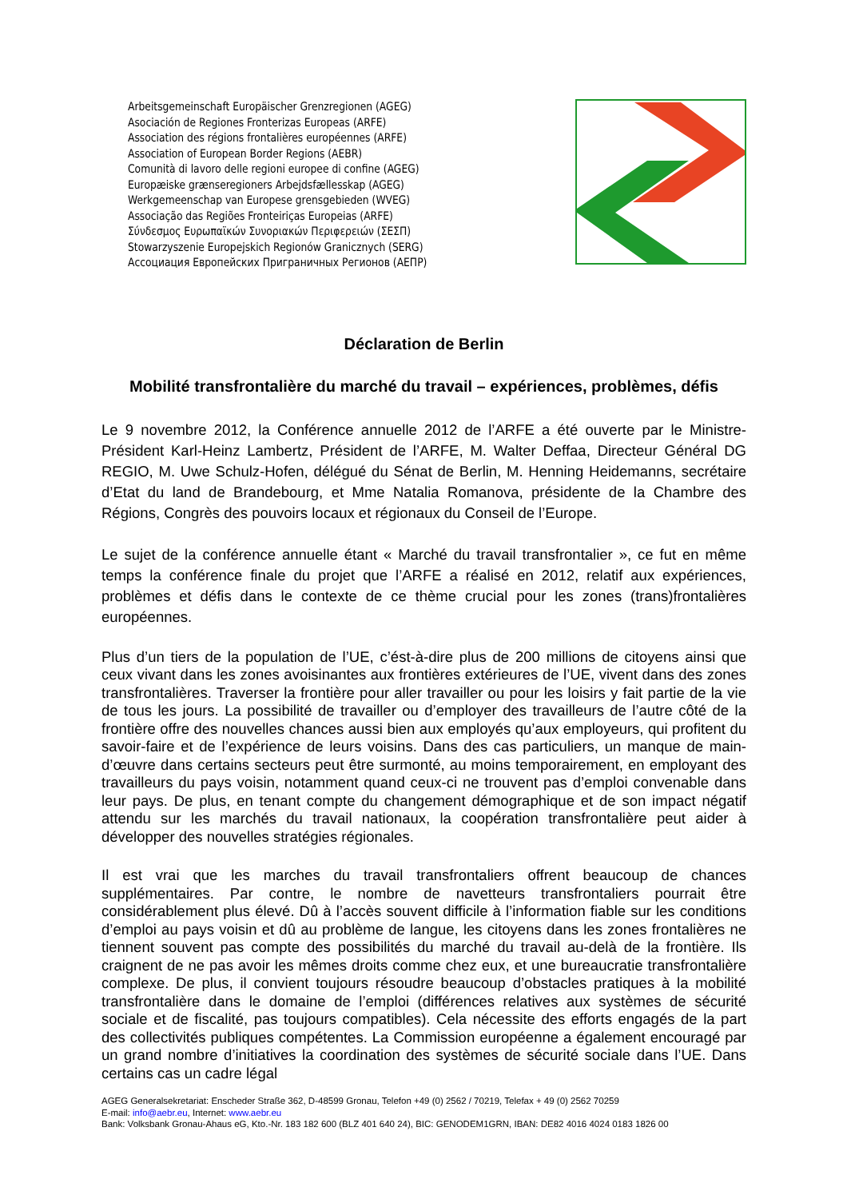Arbeitsgemeinschaft Europäischer Grenzregionen (AGEG)
Asociación de Regiones Fronterizas Europeas (ARFE)
Association des régions frontalières européennes (ARFE)
Association of European Border Regions (AEBR)
Comunità di lavoro delle regioni europee di confine (AGEG)
Europæiske grænseregioners Arbejdsfællesskap (AGEG)
Werkgemeenschap van Europese grensgebieden (WVEG)
Associação das Regiões Fronteiriças Europeias (ARFE)
Σύνδεσμος Ευρωπαϊκών Συνοριακών Περιφερειών (ΣΕΣΠ)
Stowarzyszenie Europejskich Regionów Granicznych (SERG)
Ассоциация Европейских Приграничных Регионов (АЕПР)
Déclaration de Berlin
Mobilité transfrontalière du marché du travail – expériences, problèmes, défis
Le 9 novembre 2012, la Conférence annuelle 2012 de l’ARFE a été ouverte par le Ministre-Président Karl-Heinz Lambertz, Président de l’ARFE, M. Walter Deffaa, Directeur Général DG REGIO, M. Uwe Schulz-Hofen, délégué du Sénat de Berlin, M. Henning Heidemanns, secrétaire d’Etat du land de Brandebourg, et Mme Natalia Romanova, présidente de la Chambre des Régions, Congrès des pouvoirs locaux et régionaux du Conseil de l’Europe.
Le sujet de la conférence annuelle étant « Marché du travail transfrontalier », ce fut en même temps la conférence finale du projet que l’ARFE a réalisé en 2012, relatif aux expériences, problèmes et défis dans le contexte de ce thème crucial pour les zones (trans)frontalières européennes.
Plus d’un tiers de la population de l’UE, c’ést-à-dire plus de 200 millions de citoyens ainsi que ceux vivant dans les zones avoisinantes aux frontières extérieures de l’UE, vivent dans des zones transfrontalières. Traverser la frontière pour aller travailler ou pour les loisirs y fait partie de la vie de tous les jours. La possibilité de travailler ou d’employer des travailleurs de l’autre côté de la frontière offre des nouvelles chances aussi bien aux employés qu’aux employeurs, qui profitent du savoir-faire et de l’expérience de leurs voisins. Dans des cas particuliers, un manque de main-d’œuvre dans certains secteurs peut être surmonté, au moins temporairement, en employant des travailleurs du pays voisin, notamment quand ceux-ci ne trouvent pas d’emploi convenable dans leur pays. De plus, en tenant compte du changement démographique et de son impact négatif attendu sur les marchés du travail nationaux, la coopération transfrontalière peut aider à développer des nouvelles stratégies régionales.
Il est vrai que les marches du travail transfrontaliers offrent beaucoup de chances supplémentaires. Par contre, le nombre de navetteurs transfrontaliers pourrait être considérablement plus élevé. Dû à l’accès souvent difficile à l’information fiable sur les conditions d’emploi au pays voisin et dû au problème de langue, les citoyens dans les zones frontalières ne tiennent souvent pas compte des possibilités du marché du travail au-delà de la frontière. Ils craignent de ne pas avoir les mêmes droits comme chez eux, et une bureaucratie transfrontalière complexe. De plus, il convient toujours résoudre beaucoup d’obstacles pratiques à la mobilité transfrontalière dans le domaine de l’emploi (différences relatives aux systèmes de sécurité sociale et de fiscalité, pas toujours compatibles). Cela nécessite des efforts engagés de la part des collectivités publiques compétentes. La Commission européenne a également encouragé par un grand nombre d’initiatives la coordination des systèmes de sécurité sociale dans l’UE. Dans certains cas un cadre légal
AGEG Generalsekretariat: Enscheder Straße 362, D-48599 Gronau, Telefon +49 (0) 2562 / 70219, Telefax + 49 (0) 2562 70259
E-mail: info@aebr.eu, Internet: www.aebr.eu
Bank: Volksbank Gronau-Ahaus eG, Kto.-Nr. 183 182 600 (BLZ 401 640 24), BIC: GENODEM1GRN, IBAN: DE82 4016 4024 0183 1826 00